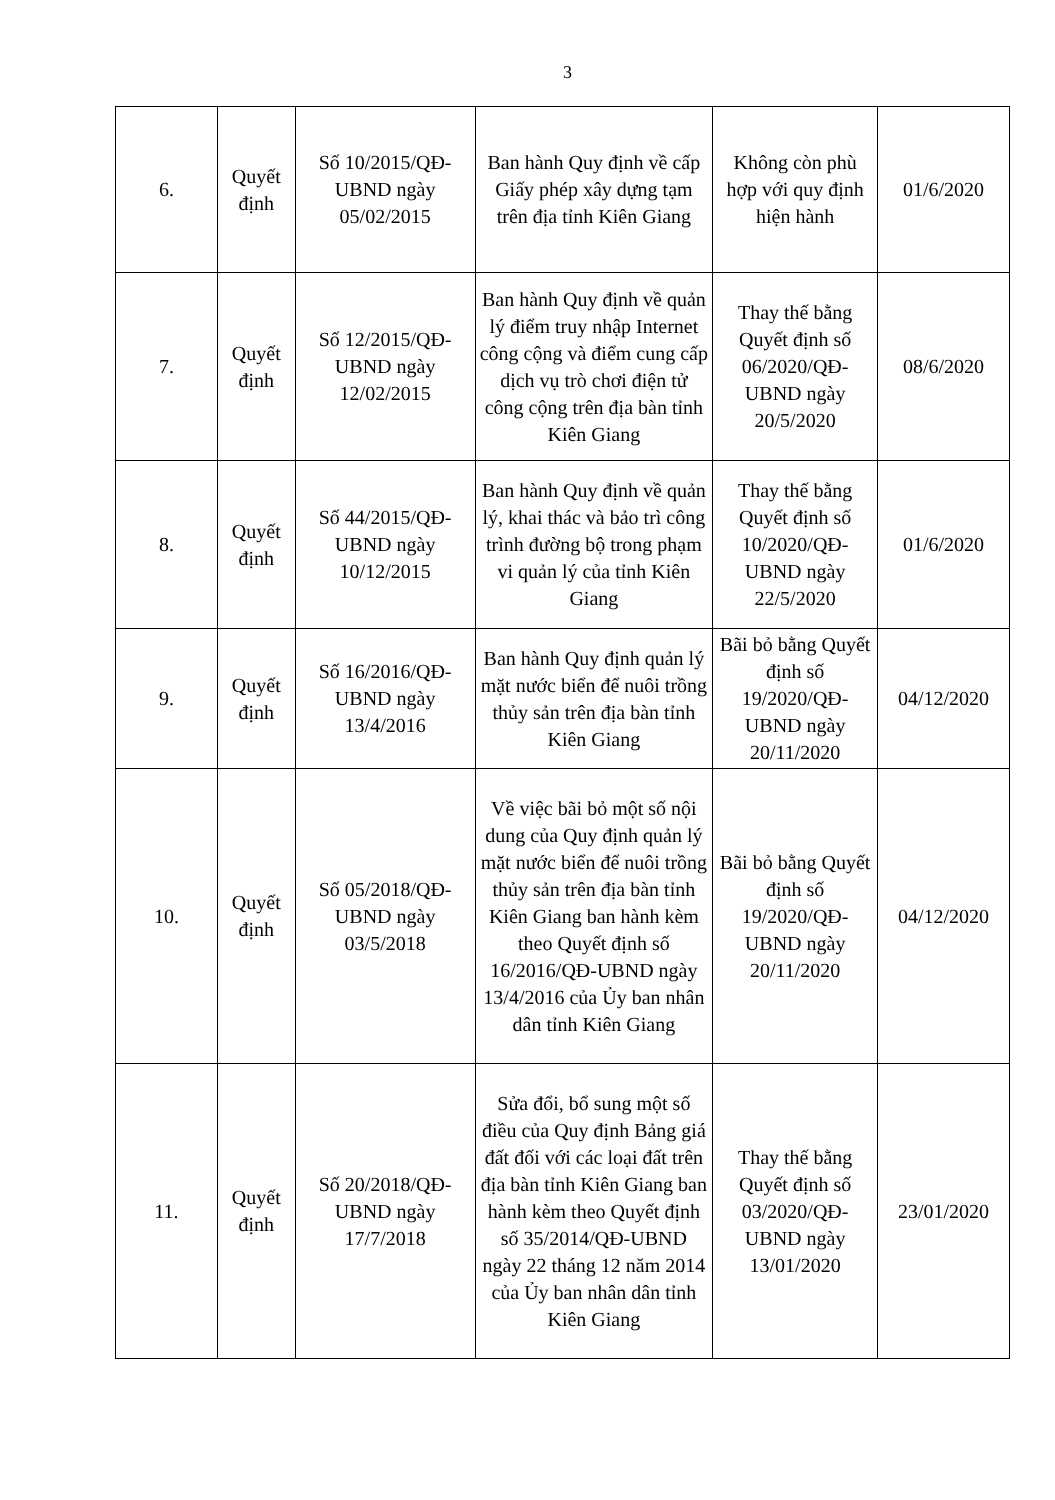3
| 6. | Quyết định | Số 10/2015/QĐ-UBND ngày 05/02/2015 | Ban hành Quy định về cấp Giấy phép xây dựng tạm trên địa tỉnh Kiên Giang | Không còn phù hợp với quy định hiện hành | 01/6/2020 |
| 7. | Quyết định | Số 12/2015/QĐ-UBND ngày 12/02/2015 | Ban hành Quy định về quản lý điểm truy nhập Internet công cộng và điểm cung cấp dịch vụ trò chơi điện tử công cộng trên địa bàn tỉnh Kiên Giang | Thay thế bằng Quyết định số 06/2020/QĐ-UBND ngày 20/5/2020 | 08/6/2020 |
| 8. | Quyết định | Số 44/2015/QĐ-UBND ngày 10/12/2015 | Ban hành Quy định về quản lý, khai thác và bảo trì công trình đường bộ trong phạm vi quản lý của tỉnh Kiên Giang | Thay thế bằng Quyết định số 10/2020/QĐ-UBND ngày 22/5/2020 | 01/6/2020 |
| 9. | Quyết định | Số 16/2016/QĐ-UBND ngày 13/4/2016 | Ban hành Quy định quản lý mặt nước biển để nuôi trồng thủy sản trên địa bàn tỉnh Kiên Giang | Bãi bỏ bằng Quyết định số 19/2020/QĐ-UBND ngày 20/11/2020 | 04/12/2020 |
| 10. | Quyết định | Số 05/2018/QĐ-UBND ngày 03/5/2018 | Về việc bãi bỏ một số nội dung của Quy định quản lý mặt nước biển để nuôi trồng thủy sản trên địa bàn tỉnh Kiên Giang ban hành kèm theo Quyết định số 16/2016/QĐ-UBND ngày 13/4/2016 của Ủy ban nhân dân tỉnh Kiên Giang | Bãi bỏ bằng Quyết định số 19/2020/QĐ-UBND ngày 20/11/2020 | 04/12/2020 |
| 11. | Quyết định | Số 20/2018/QĐ-UBND ngày 17/7/2018 | Sửa đổi, bổ sung một số điều của Quy định Bảng giá đất đối với các loại đất trên địa bàn tỉnh Kiên Giang ban hành kèm theo Quyết định số 35/2014/QĐ-UBND ngày 22 tháng 12 năm 2014 của Ủy ban nhân dân tỉnh Kiên Giang | Thay thế bằng Quyết định số 03/2020/QĐ-UBND ngày 13/01/2020 | 23/01/2020 |